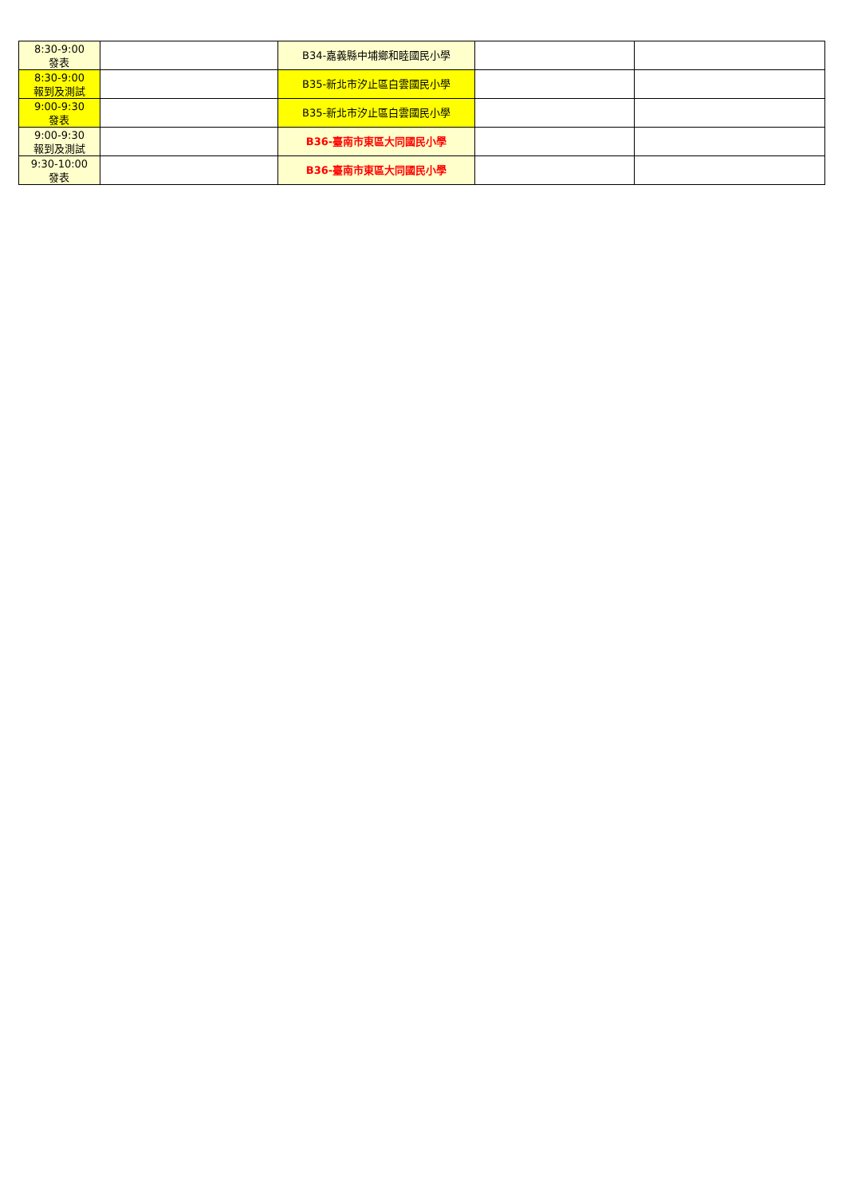| 8:30-9:00 發表 | | B34-嘉義縣中埔鄉和睦國民小學 | | |
| 8:30-9:00 報到及測試 | | B35-新北市汐止區白雲國民小學 | | |
| 9:00-9:30 發表 | | B35-新北市汐止區白雲國民小學 | | |
| 9:00-9:30 報到及測試 | | B36-臺南市東區大同國民小學 | | |
| 9:30-10:00 發表 | | B36-臺南市東區大同國民小學 | | |